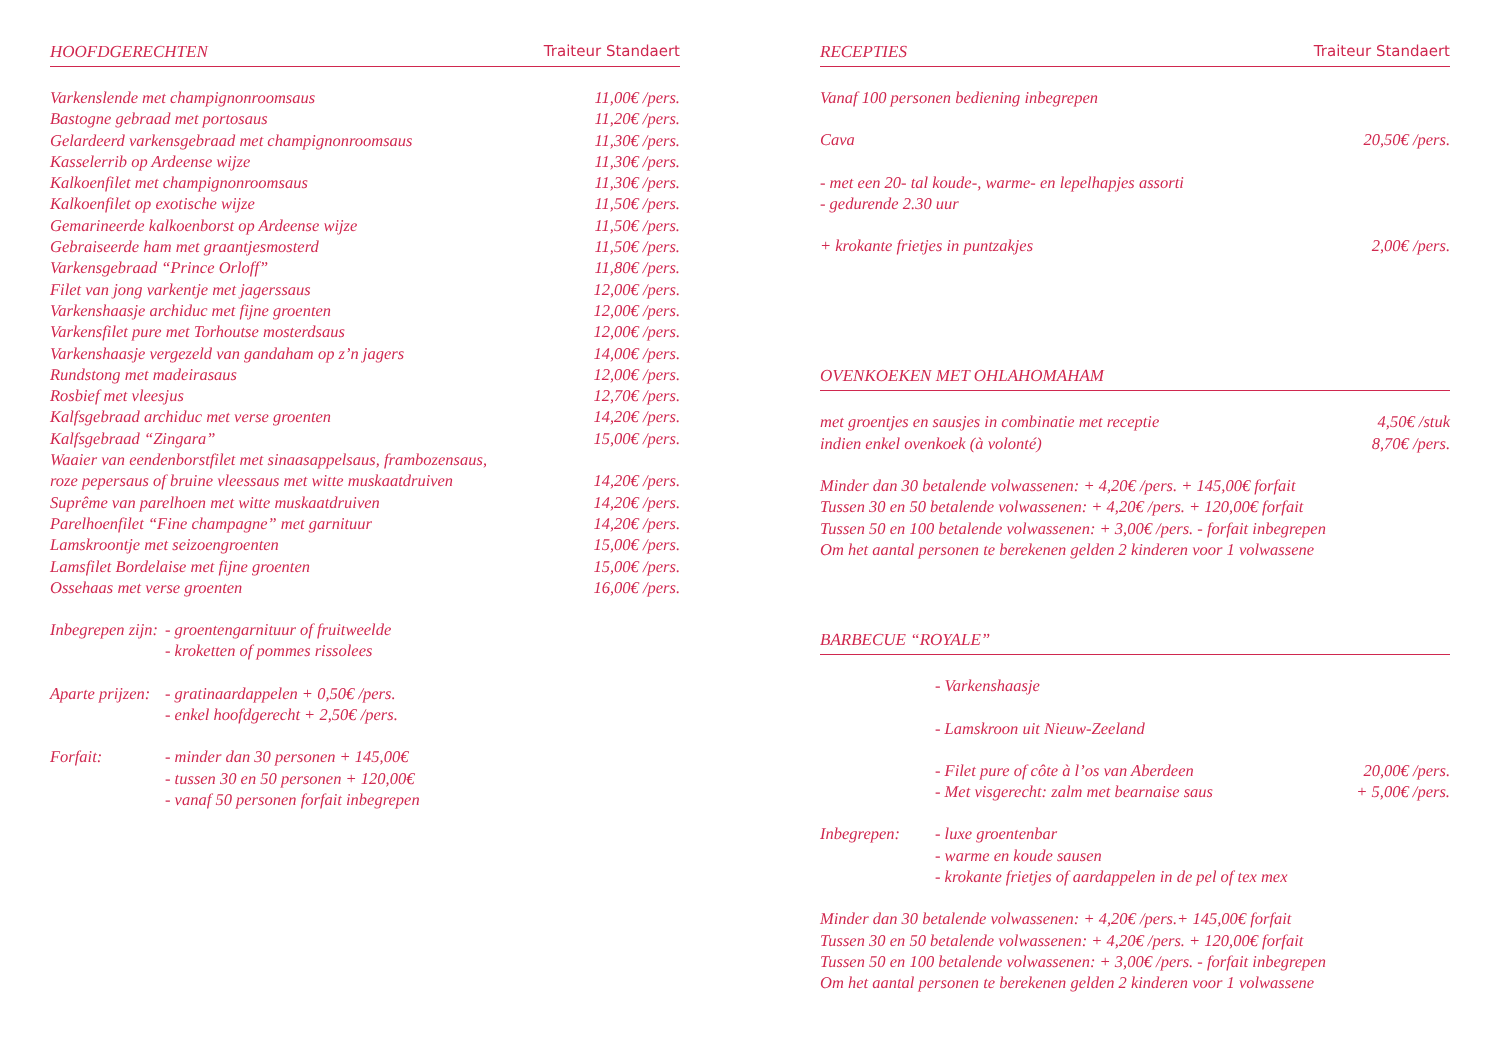HOOFDGERECHTEN Traiteur Standaert
| Varkenslende met champignonroomsaus | 11,00€ /pers. |
| Bastogne gebraad met portosaus | 11,20€ /pers. |
| Gelardeerd varkensgebraad met champignonroomsaus | 11,30€ /pers. |
| Kasselerrib op Ardeense wijze | 11,30€ /pers. |
| Kalkoenfilet met champignonroomsaus | 11,30€ /pers. |
| Kalkoenfilet op exotische wijze | 11,50€ /pers. |
| Gemarineerde kalkoenborst op Ardeense wijze | 11,50€ /pers. |
| Gebraiseerde ham met graantjesmosterd | 11,50€ /pers. |
| Varkensgebraad “Prince Orloff” | 11,80€ /pers. |
| Filet van jong varkentje met jagerssaus | 12,00€ /pers. |
| Varkenshaasje archiduc met fijne groenten | 12,00€ /pers. |
| Varkensfilet pure met Torhoutse mosterdsaus | 12,00€ /pers. |
| Varkenshaasje vergezeld van gandaham op z’n jagers | 14,00€ /pers. |
| Rundstong met madeirasaus | 12,00€ /pers. |
| Rosbief met vleesjus | 12,70€ /pers. |
| Kalfsgebraad archiduc met verse groenten | 14,20€ /pers. |
| Kalfsgebraad “Zingara” | 15,00€ /pers. |
| Waaier van eendenborstfilet met sinaasappelsaus, frambozensaus, roze pepersaus of bruine vleessaus met witte muskaatdruiven | 14,20€ /pers. |
| Suprême van parelhoen met witte muskaatdruiven | 14,20€ /pers. |
| Parelhoenfilet “Fine champagne” met garnituur | 14,20€ /pers. |
| Lamskroontje met seizoengroenten | 15,00€ /pers. |
| Lamsfilet Bordelaise met fijne groenten | 15,00€ /pers. |
| Ossehaas met verse groenten | 16,00€ /pers. |
| Inbegrepen zijn: | - groentengarnituur of fruitweelde - kroketten of pommes rissolees |
| Aparte prijzen: | - gratinaardappelen + 0,50€ /pers. - enkel hoofdgerecht + 2,50€ /pers. |
| Forfait: | - minder dan 30 personen + 145,00€ - tussen 30 en 50 personen + 120,00€ - vanaf 50 personen forfait inbegrepen |
RECEPTIES Traiteur Standaert
| Vanaf 100 personen bediening inbegrepen | |
| Cava | 20,50€ /pers. |
| - met een 20- tal koude-, warme- en lepelhapjes assorti - gedurende 2.30 uur | |
| + krokante frietjes in puntzakjes | 2,00€ /pers. |
OVENKOEKEN MET OHLAHOMAHAM
| met groentjes en sausjes in combinatie met receptie | 4,50€ /stuk |
| indien enkel ovenkoek (à volonté) | 8,70€ /pers. |
Minder dan 30 betalende volwassenen: + 4,20€ /pers. + 145,00€ forfait
Tussen 30 en 50 betalende volwassenen: + 4,20€ /pers. + 120,00€ forfait
Tussen 50 en 100 betalende volwassenen: + 3,00€ /pers. - forfait inbegrepen
Om het aantal personen te berekenen gelden 2 kinderen voor 1 volwassene
BARBECUE “ROYALE”
| | - Varkenshaasje | |
| | - Lamskroon uit Nieuw-Zeeland | |
| | - Filet pure of côte à l’os van Aberdeen | 20,00€ /pers. |
| | - Met visgerecht: zalm met bearnaise saus | + 5,00€ /pers. |
| Inbegrepen: | - luxe groentenbar - warme en koude sausen - krokante frietjes of aardappelen in de pel of tex mex | |
Minder dan 30 betalende volwassenen: + 4,20€ /pers.+ 145,00€ forfait
Tussen 30 en 50 betalende volwassenen: + 4,20€ /pers. + 120,00€ forfait
Tussen 50 en 100 betalende volwassenen: + 3,00€ /pers. - forfait inbegrepen
Om het aantal personen te berekenen gelden 2 kinderen voor 1 volwassene